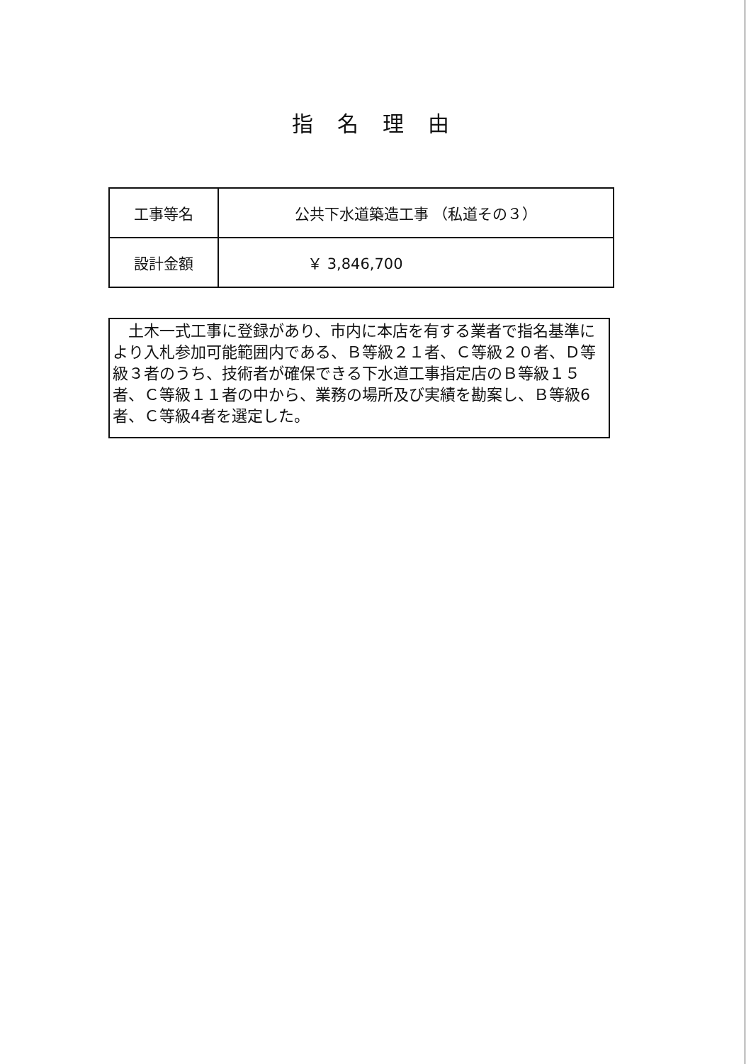指名理由
| 工事等名 | 公共下水道築造工事 （私道その３） |
| 設計金額 | ￥ 3,846,700 |
　土木一式工事に登録があり、市内に本店を有する業者で指名基準により入札参加可能範囲内である、Ｂ等級２１者、Ｃ等級２０者、Ｄ等級３者のうち、技術者が確保できる下水道工事指定店のＢ等級１５者、Ｃ等級１１者の中から、業務の場所及び実績を勘案し、Ｂ等級6者、Ｃ等級4者を選定した。